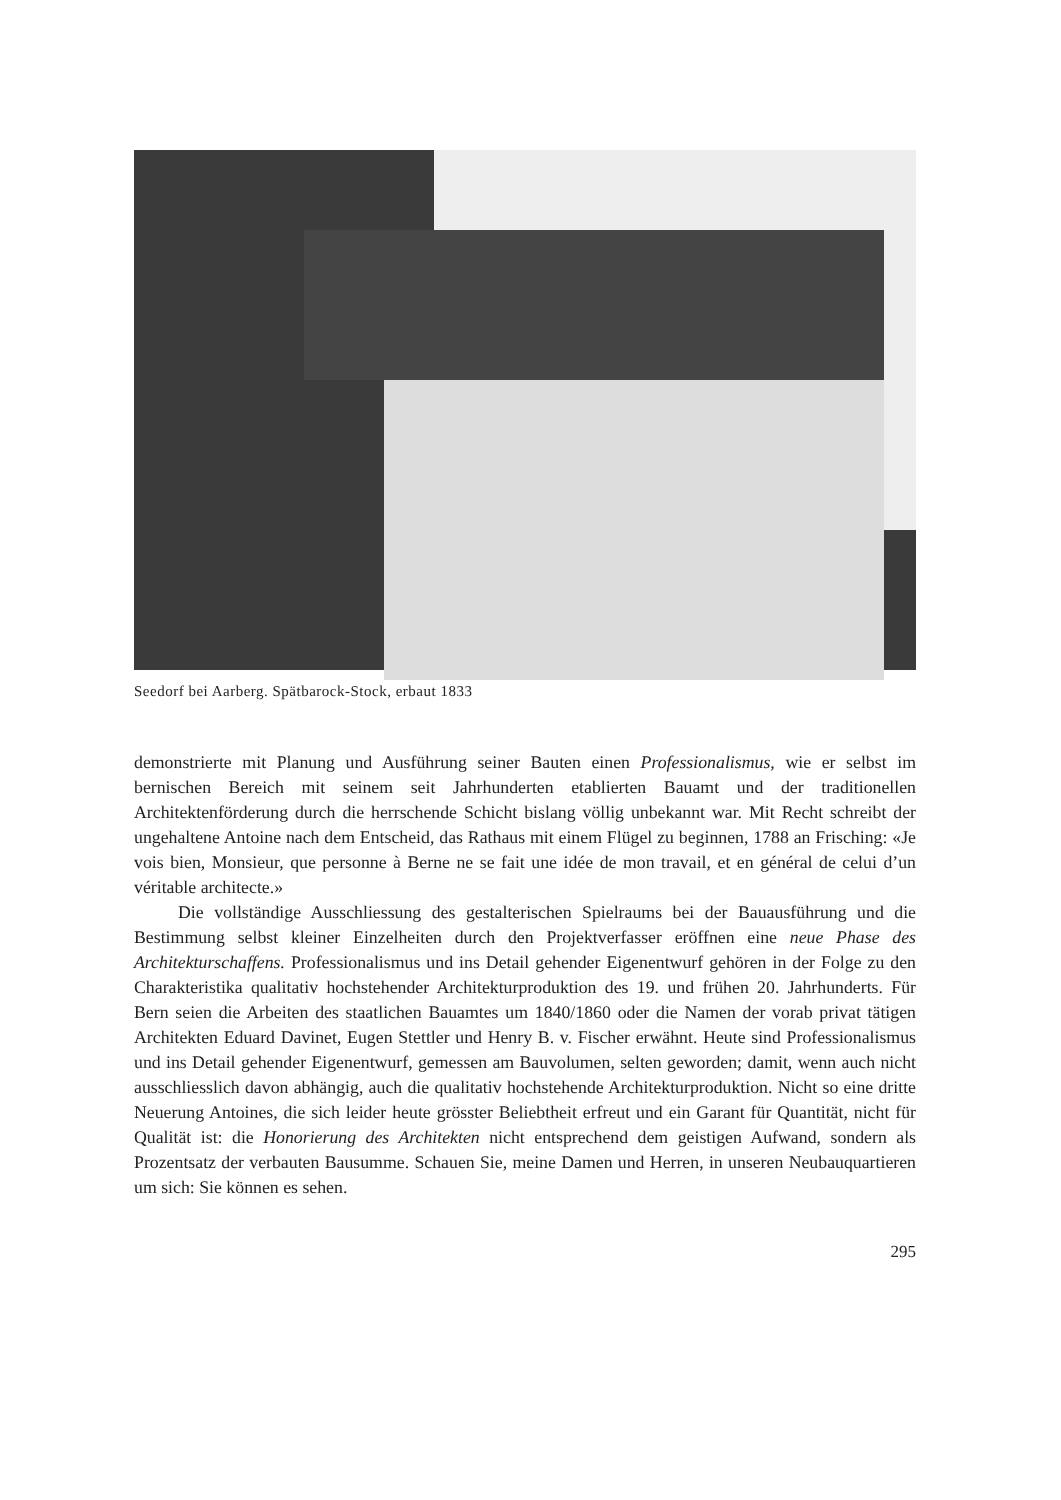Seedorf bei Aarberg. Spätbarock-Stock, erbaut 1833
demonstrierte mit Planung und Ausführung seiner Bauten einen Professionalismus, wie er selbst im bernischen Bereich mit seinem seit Jahrhunderten etablierten Bauamt und der traditionellen Architektenförderung durch die herrschende Schicht bislang völlig unbekannt war. Mit Recht schreibt der ungehaltene Antoine nach dem Entscheid, das Rathaus mit einem Flügel zu beginnen, 1788 an Frisching: «Je vois bien, Monsieur, que personne à Berne ne se fait une idée de mon travail, et en général de celui d’un véritable architecte.»
Die vollständige Ausschliessung des gestalterischen Spielraums bei der Bauausführung und die Bestimmung selbst kleiner Einzelheiten durch den Projektverfasser eröffnen eine neue Phase des Architekturschaffens. Professionalismus und ins Detail gehender Eigenentwurf gehören in der Folge zu den Charakteristika qualitativ hochstehender Architekturproduktion des 19. und frühen 20. Jahrhunderts. Für Bern seien die Arbeiten des staatlichen Bauamtes um 1840/1860 oder die Namen der vorab privat tätigen Architekten Eduard Davinet, Eugen Stettler und Henry B. v. Fischer erwähnt. Heute sind Professionalismus und ins Detail gehender Eigenentwurf, gemessen am Bauvolumen, selten geworden; damit, wenn auch nicht ausschliesslich davon abhängig, auch die qualitativ hochstehende Architekturproduktion. Nicht so eine dritte Neuerung Antoines, die sich leider heute grösster Beliebtheit erfreut und ein Garant für Quantität, nicht für Qualität ist: die Honorierung des Architekten nicht entsprechend dem geistigen Aufwand, sondern als Prozentsatz der verbauten Bausumme. Schauen Sie, meine Damen und Herren, in unseren Neubauquartieren um sich: Sie können es sehen.
295